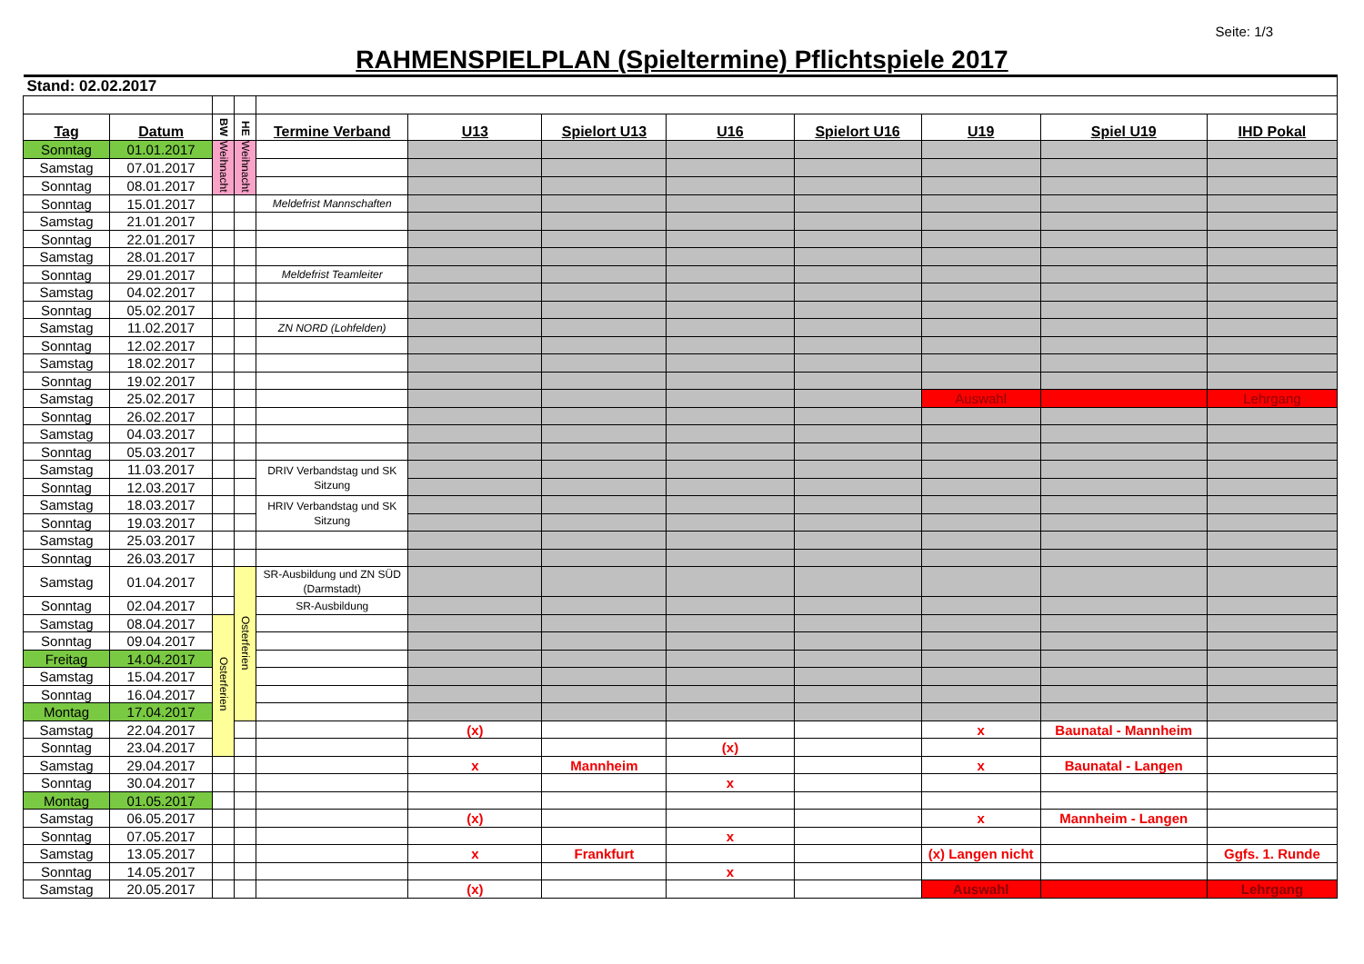Seite: 1/3
RAHMENSPIELPLAN (Spieltermine) Pflichtspiele 2017
| Stand: 02.02.2017 | | | | | | | | | | | |
| Tag | Datum | BW | HE | Termine Verband | U13 | Spielort U13 | U16 | Spielort U16 | U19 | Spiel U19 | IHD Pokal |
| Sonntag | 01.01.2017 | Weihnacht | Weihnacht | | | | | | | | |
| Samstag | 07.01.2017 | | | | | | | | | | |
| Sonntag | 08.01.2017 | | | | | | | | | | |
| Sonntag | 15.01.2017 | | | Meldefrist Mannschaften | | | | | | | |
| Samstag | 21.01.2017 | | | | | | | | | | |
| Sonntag | 22.01.2017 | | | | | | | | | | |
| Samstag | 28.01.2017 | | | | | | | | | | |
| Sonntag | 29.01.2017 | | | Meldefrist Teamleiter | | | | | | | |
| Samstag | 04.02.2017 | | | | | | | | | | |
| Sonntag | 05.02.2017 | | | | | | | | | | |
| Samstag | 11.02.2017 | | | ZN NORD (Lohfelden) | | | | | | | |
| Sonntag | 12.02.2017 | | | | | | | | | | |
| Samstag | 18.02.2017 | | | | | | | | | | |
| Sonntag | 19.02.2017 | | | | | | | | | | |
| Samstag | 25.02.2017 | | | | | | | | Auswahl | | Lehrgang |
| Sonntag | 26.02.2017 | | | | | | | | | | |
| Samstag | 04.03.2017 | | | | | | | | | | |
| Sonntag | 05.03.2017 | | | | | | | | | | |
| Samstag | 11.03.2017 | | | DRIV Verbandstag und SK Sitzung | | | | | | | |
| Sonntag | 12.03.2017 | | | | | | | | | | |
| Samstag | 18.03.2017 | | | HRIV Verbandstag und SK Sitzung | | | | | | | |
| Sonntag | 19.03.2017 | | | | | | | | | | |
| Samstag | 25.03.2017 | | | | | | | | | | |
| Sonntag | 26.03.2017 | | | | | | | | | | |
| Samstag | 01.04.2017 | | Osterferien | SR-Ausbildung und ZN SÜD (Darmstadt) | | | | | | | |
| Sonntag | 02.04.2017 | | | SR-Ausbildung | | | | | | | |
| Samstag | 08.04.2017 | Osterferien | | | | | | | | | |
| Sonntag | 09.04.2017 | | | | | | | | | | |
| Freitag | 14.04.2017 | | | | | | | | | | |
| Samstag | 15.04.2017 | | | | | | | | | | |
| Sonntag | 16.04.2017 | | | | | | | | | | |
| Montag | 17.04.2017 | | | | | | | | | | |
| Samstag | 22.04.2017 | | | | (x) | | | | x | Baunatal - Mannheim | |
| Sonntag | 23.04.2017 | | | | | | (x) | | | | |
| Samstag | 29.04.2017 | | | | x | Mannheim | | | x | Baunatal - Langen | |
| Sonntag | 30.04.2017 | | | | | | x | | | | |
| Montag | 01.05.2017 | | | | | | | | | | |
| Samstag | 06.05.2017 | | | | (x) | | | | x | Mannheim - Langen | |
| Sonntag | 07.05.2017 | | | | | | x | | | | |
| Samstag | 13.05.2017 | | | | x | Frankfurt | | | (x) Langen nicht | | Ggfs. 1. Runde |
| Sonntag | 14.05.2017 | | | | | | x | | | | |
| Samstag | 20.05.2017 | | | | (x) | | | | Auswahl | | Lehrgang |